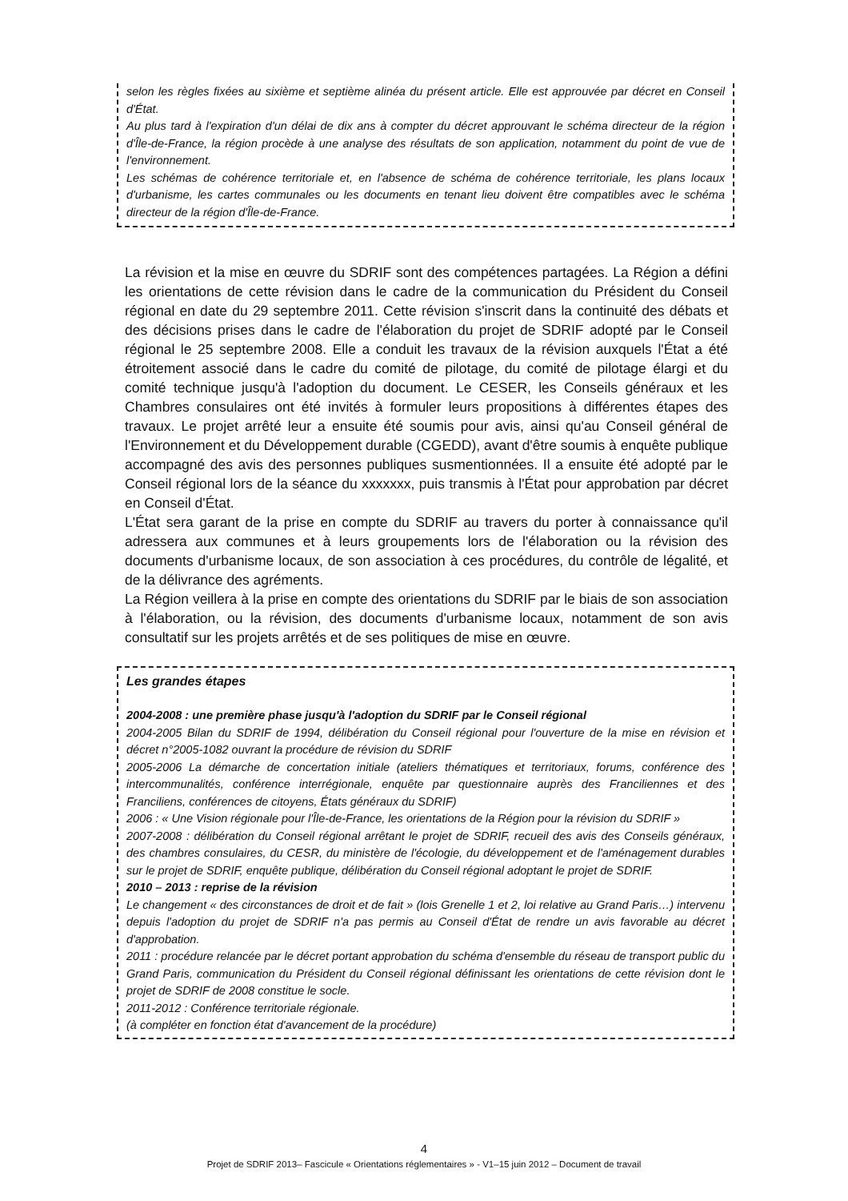selon les règles fixées au sixième et septième alinéa du présent article. Elle est approuvée par décret en Conseil d'État.
Au plus tard à l'expiration d'un délai de dix ans à compter du décret approuvant le schéma directeur de la région d'Île-de-France, la région procède à une analyse des résultats de son application, notamment du point de vue de l'environnement.
Les schémas de cohérence territoriale et, en l'absence de schéma de cohérence territoriale, les plans locaux d'urbanisme, les cartes communales ou les documents en tenant lieu doivent être compatibles avec le schéma directeur de la région d'Île-de-France.
La révision et la mise en œuvre du SDRIF sont des compétences partagées. La Région a défini les orientations de cette révision dans le cadre de la communication du Président du Conseil régional en date du 29 septembre 2011. Cette révision s'inscrit dans la continuité des débats et des décisions prises dans le cadre de l'élaboration du projet de SDRIF adopté par le Conseil régional le 25 septembre 2008. Elle a conduit les travaux de la révision auxquels l'État a été étroitement associé dans le cadre du comité de pilotage, du comité de pilotage élargi et du comité technique jusqu'à l'adoption du document. Le CESER, les Conseils généraux et les Chambres consulaires ont été invités à formuler leurs propositions à différentes étapes des travaux. Le projet arrêté leur a ensuite été soumis pour avis, ainsi qu'au Conseil général de l'Environnement et du Développement durable (CGEDD), avant d'être soumis à enquête publique accompagné des avis des personnes publiques susmentionnées. Il a ensuite été adopté par le Conseil régional lors de la séance du xxxxxxx, puis transmis à l'État pour approbation par décret en Conseil d'État.
L'État sera garant de la prise en compte du SDRIF au travers du porter à connaissance qu'il adressera aux communes et à leurs groupements lors de l'élaboration ou la révision des documents d'urbanisme locaux, de son association à ces procédures, du contrôle de légalité, et de la délivrance des agréments.
La Région veillera à la prise en compte des orientations du SDRIF par le biais de son association à l'élaboration, ou la révision, des documents d'urbanisme locaux, notamment de son avis consultatif sur les projets arrêtés et de ses politiques de mise en œuvre.
Les grandes étapes
2004-2008 : une première phase jusqu'à l'adoption du SDRIF par le Conseil régional
2004-2005 Bilan du SDRIF de 1994, délibération du Conseil régional pour l'ouverture de la mise en révision et décret n°2005-1082 ouvrant la procédure de révision du SDRIF
2005-2006 La démarche de concertation initiale (ateliers thématiques et territoriaux, forums, conférence des intercommunalités, conférence interrégionale, enquête par questionnaire auprès des Franciliennes et des Franciliens, conférences de citoyens, États généraux du SDRIF)
2006 : « Une Vision régionale pour l'Île-de-France, les orientations de la Région pour la révision du SDRIF »
2007-2008 : délibération du Conseil régional arrêtant le projet de SDRIF, recueil des avis des Conseils généraux, des chambres consulaires, du CESR, du ministère de l'écologie, du développement et de l'aménagement durables sur le projet de SDRIF, enquête publique, délibération du Conseil régional adoptant le projet de SDRIF.
2010 – 2013 : reprise de la révision
Le changement « des circonstances de droit et de fait » (lois Grenelle 1 et 2, loi relative au Grand Paris…) intervenu depuis l'adoption du projet de SDRIF n'a pas permis au Conseil d'État de rendre un avis favorable au décret d'approbation.
2011 : procédure relancée par le décret portant approbation du schéma d'ensemble du réseau de transport public du Grand Paris, communication du Président du Conseil régional définissant les orientations de cette révision dont le projet de SDRIF de 2008 constitue le socle.
2011-2012 : Conférence territoriale régionale.
(à compléter en fonction état d'avancement de la procédure)
4
Projet de SDRIF 2013– Fascicule « Orientations réglementaires » - V1–15 juin 2012 – Document de travail